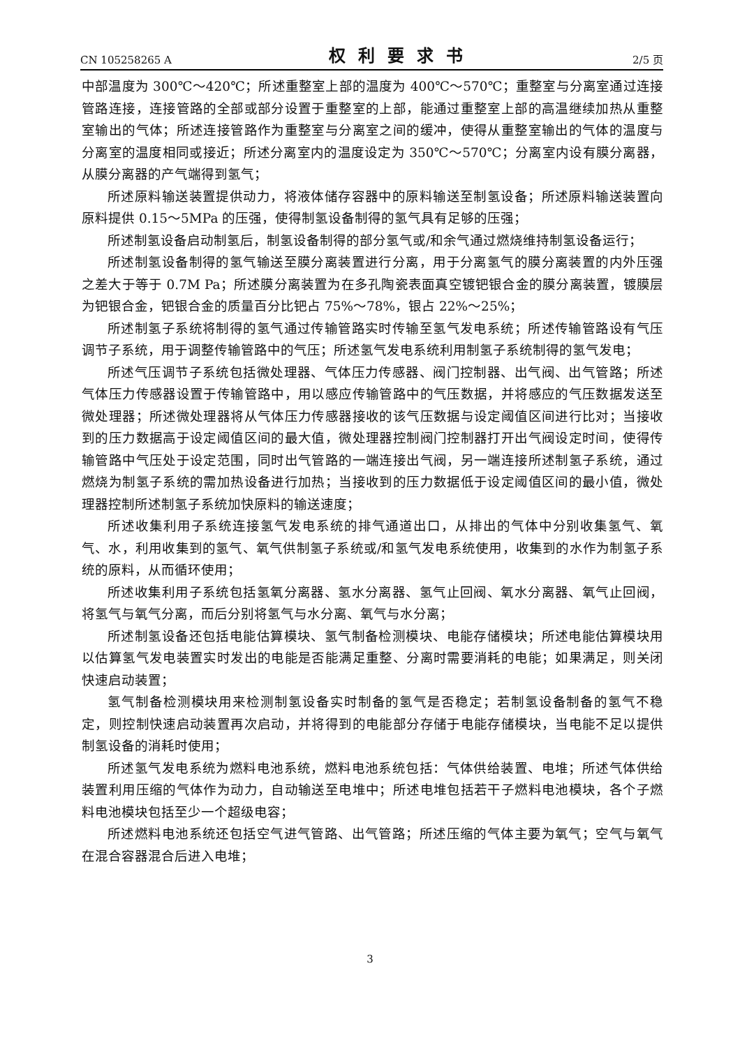CN 105258265 A 权利要求书 2/5 页
中部温度为 300℃～420℃；所述重整室上部的温度为 400℃～570℃；重整室与分离室通过连接管路连接，连接管路的全部或部分设置于重整室的上部，能通过重整室上部的高温继续加热从重整室输出的气体；所述连接管路作为重整室与分离室之间的缓冲，使得从重整室输出的气体的温度与分离室的温度相同或接近；所述分离室内的温度设定为 350℃～570℃；分离室内设有膜分离器，从膜分离器的产气端得到氢气；
所述原料输送装置提供动力，将液体储存容器中的原料输送至制氢设备；所述原料输送装置向原料提供 0.15～5MPa 的压强，使得制氢设备制得的氢气具有足够的压强；
所述制氢设备启动制氢后，制氢设备制得的部分氢气或/和余气通过燃烧维持制氢设备运行；
所述制氢设备制得的氢气输送至膜分离装置进行分离，用于分离氢气的膜分离装置的内外压强之差大于等于 0.7M Pa；所述膜分离装置为在多孔陶瓷表面真空镀钯银合金的膜分离装置，镀膜层为钯银合金，钯银合金的质量百分比钯占 75%～78%，银占 22%～25%；
所述制氢子系统将制得的氢气通过传输管路实时传输至氢气发电系统；所述传输管路设有气压调节子系统，用于调整传输管路中的气压；所述氢气发电系统利用制氢子系统制得的氢气发电；
所述气压调节子系统包括微处理器、气体压力传感器、阀门控制器、出气阀、出气管路；所述气体压力传感器设置于传输管路中，用以感应传输管路中的气压数据，并将感应的气压数据发送至微处理器；所述微处理器将从气体压力传感器接收的该气压数据与设定阈值区间进行比对；当接收到的压力数据高于设定阈值区间的最大值，微处理器控制阀门控制器打开出气阀设定时间，使得传输管路中气压处于设定范围，同时出气管路的一端连接出气阀，另一端连接所述制氢子系统，通过燃烧为制氢子系统的需加热设备进行加热；当接收到的压力数据低于设定阈值区间的最小值，微处理器控制所述制氢子系统加快原料的输送速度；
所述收集利用子系统连接氢气发电系统的排气通道出口，从排出的气体中分别收集氢气、氧气、水，利用收集到的氢气、氧气供制氢子系统或/和氢气发电系统使用，收集到的水作为制氢子系统的原料，从而循环使用；
所述收集利用子系统包括氢氧分离器、氢水分离器、氢气止回阀、氧水分离器、氧气止回阀，将氢气与氧气分离，而后分别将氢气与水分离、氧气与水分离；
所述制氢设备还包括电能估算模块、氢气制备检测模块、电能存储模块；所述电能估算模块用以估算氢气发电装置实时发出的电能是否能满足重整、分离时需要消耗的电能；如果满足，则关闭快速启动装置；
氢气制备检测模块用来检测制氢设备实时制备的氢气是否稳定；若制氢设备制备的氢气不稳定，则控制快速启动装置再次启动，并将得到的电能部分存储于电能存储模块，当电能不足以提供制氢设备的消耗时使用；
所述氢气发电系统为燃料电池系统，燃料电池系统包括：气体供给装置、电堆；所述气体供给装置利用压缩的气体作为动力，自动输送至电堆中；所述电堆包括若干子燃料电池模块，各个子燃料电池模块包括至少一个超级电容；
所述燃料电池系统还包括空气进气管路、出气管路；所述压缩的气体主要为氧气；空气与氧气在混合容器混合后进入电堆；
3